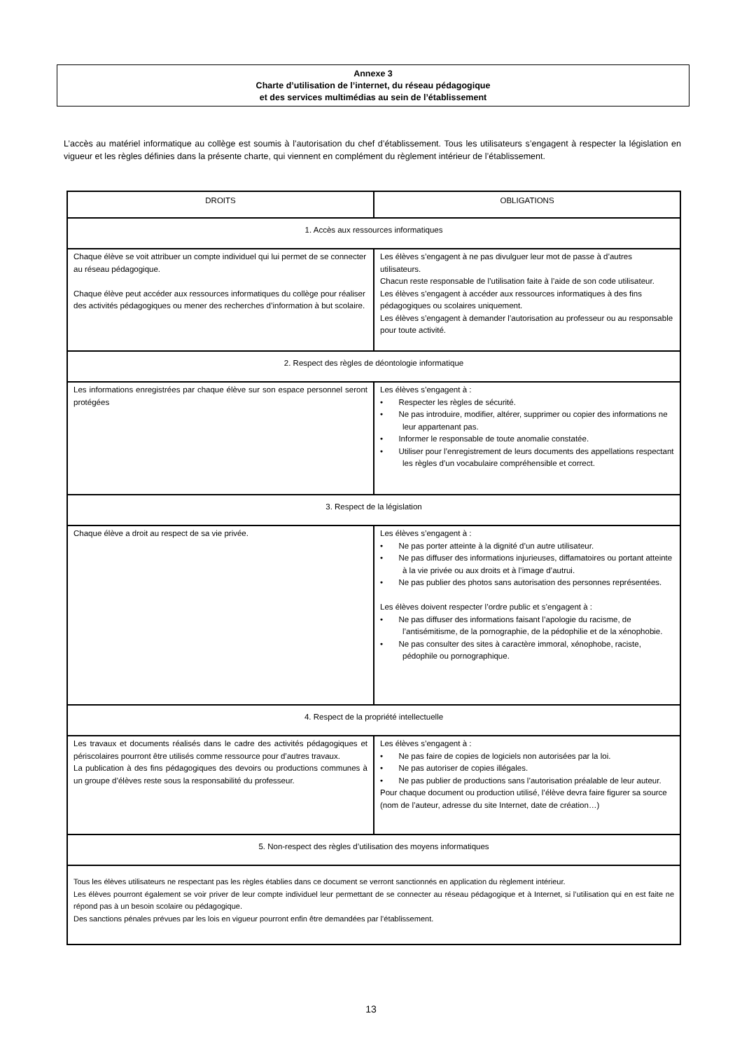Annexe 3
Charte d’utilisation de l’internet, du réseau pédagogique
et des services multimédias au sein de l’établissement
L’accès au matériel informatique au collège est soumis à l’autorisation du chef d’établissement. Tous les utilisateurs s’engagent à respecter la législation en vigueur et les règles définies dans la présente charte, qui viennent en complément du règlement intérieur de l’établissement.
| DROITS | OBLIGATIONS |
| --- | --- |
| 1. Accès aux ressources informatiques | |
| Chaque élève se voit attribuer un compte individuel qui lui permet de se connecter au réseau pédagogique. Chaque élève peut accéder aux ressources informatiques du collège pour réaliser des activités pédagogiques ou mener des recherches d’information à but scolaire. | Les élèves s’engagent à ne pas divulguer leur mot de passe à d’autres utilisateurs. Chacun reste responsable de l’utilisation faite à l’aide de son code utilisateur. Les élèves s’engagent à accéder aux ressources informatiques à des fins pédagogiques ou scolaires uniquement. Les élèves s’engagent à demander l’autorisation au professeur ou au responsable pour toute activité. |
| 2. Respect des règles de déontologie informatique | |
| Les informations enregistrées par chaque élève sur son espace personnel seront protégées | Les élèves s’engagent à : • Respecter les règles de sécurité. • Ne pas introduire, modifier, altérer, supprimer ou copier des informations ne leur appartenant pas. • Informer le responsable de toute anomalie constatée. • Utiliser pour l’enregistrement de leurs documents des appellations respectant les règles d’un vocabulaire compréhensible et correct. |
| 3. Respect de la législation | |
| Chaque élève a droit au respect de sa vie privée. | Les élèves s’engagent à : • Ne pas porter atteinte à la dignité d’un autre utilisateur. • Ne pas diffuser des informations injurieuses, diffamatoires ou portant atteinte à la vie privée ou aux droits et à l’image d’autrui. • Ne pas publier des photos sans autorisation des personnes représentées. Les élèves doivent respecter l’ordre public et s’engagent à : • Ne pas diffuser des informations faisant l’apologie du racisme, de l’antisémitisme, de la pornographie, de la pédophilie et de la xénophobie. • Ne pas consulter des sites à caractère immoral, xénophobe, raciste, pédophile ou pornographique. |
| 4. Respect de la propriété intellectuelle | |
| Les travaux et documents réalisés dans le cadre des activités pédagogiques et périscolaires pourront être utilisés comme ressource pour d’autres travaux. La publication à des fins pédagogiques des devoirs ou productions communes à un groupe d’élèves reste sous la responsabilité du professeur. | Les élèves s’engagent à : • Ne pas faire de copies de logiciels non autorisées par la loi. • Ne pas autoriser de copies illégales. • Ne pas publier de productions sans l’autorisation préalable de leur auteur. Pour chaque document ou production utilisé, l’élève devra faire figurer sa source (nom de l’auteur, adresse du site Internet, date de création…) |
| 5. Non-respect des règles d’utilisation des moyens informatiques | |
| Tous les élèves utilisateurs ne respectant pas les règles établies dans ce document se verront sanctionnés en application du règlement intérieur. Les élèves pourront également se voir priver de leur compte individuel leur permettant de se connecter au réseau pédagogique et à Internet, si l’utilisation qui en est faite ne répond pas à un besoin scolaire ou pédagogique. Des sanctions pénales prévues par les lois en vigueur pourront enfin être demandées par l’établissement. | |
13